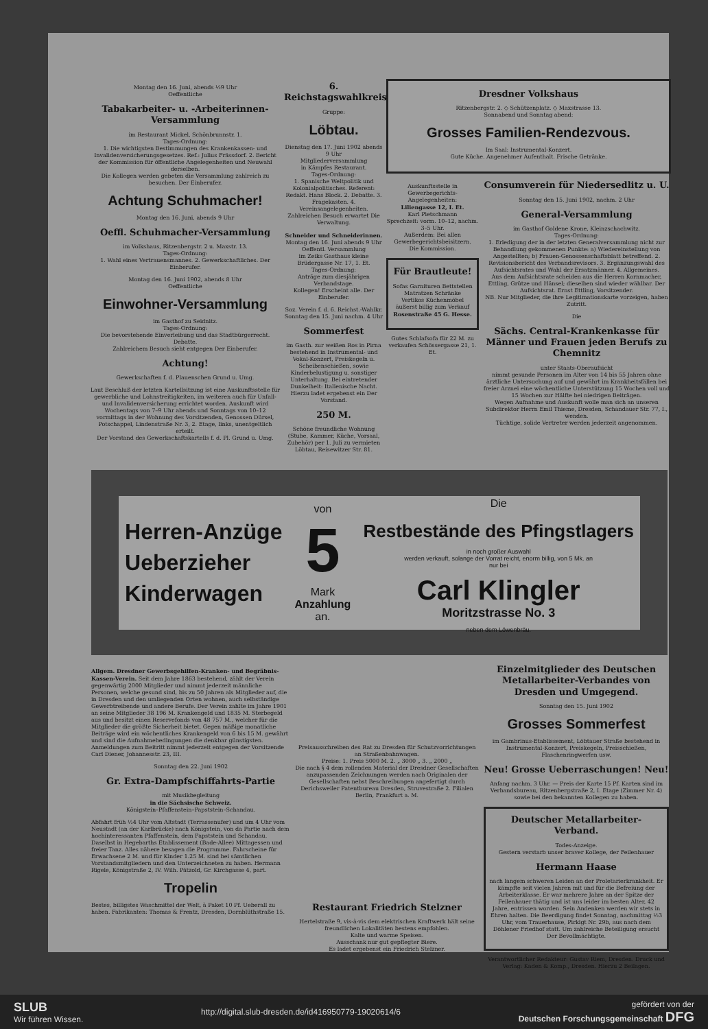Montag den 16. Juni, abends ½9 Uhr
Oeffentliche
Tabakarbeiter- u. -Arbeiterinnen-Versammlung
im Restaurant Mickel, Schönbrunnstr. 1.
Tages-Ordnung:
1. Die wichtigsten Bestimmungen des Krankenkassen- und Invalidenversicherungsgesetzes. Ref.: Julius Frässdorf. 2. Bericht der Kommission für öffentliche Angelegenheiten und Neuwahl derselben.
Die Kollegen werden gebeten die Versammlung zahlreich zu besuchen. Der Einberufer.
Achtung Schuhmacher!
Montag den 16. Juni, abends 9 Uhr
Oeffl. Schuhmacher-Versammlung
im Volkshaus, Ritzenbergstr. 2 u. Maxstr. 13.
Tages-Ordnung:
1. Wahl eines Vertrauensmannes. 2. Gewerkschaftliches. Der Einberufer.
Montag den 16. Juni 1902, abends 8 Uhr
Oeffentliche
Einwohner-Versammlung
im Gasthof zu Seidnitz.
Tages-Ordnung:
Die bevorstehende Einverleibung und das Stadtbürgerrecht.
Debatte.
Zahlreichem Besuch sieht entgegen Der Einberufer.
Achtung!
Gewerkschaften f. d. Plauenschen Grund u. Umg.
Laut Beschluß der letzten Kartellsitzung ist eine Auskunftsstelle für gewerbliche und Lohnstreitigkeiten, im weiteren auch für Unfall- und Invalidenversicherung errichtet worden. Auskunft wird Wochentags von 7–9 Uhr abends und Sonntags von 10–12 vormittags in der Wohnung des Vorsitzenden, Genossen Dürsel, Potschappel, Lindenstraße Nr. 3, 2. Etage, links, unentgeltlich erteilt.
Der Vorstand des Gewerkschaftskartells f. d. Pl. Grund u. Umg.
6. Reichstagswahlkreis.
Gruppe:
Löbtau.
Dienstag den 17. Juni 1902 abends 9 Uhr
Mitgliederversammlung
in Kämpfes Restaurant.
Tages-Ordnung:
1. Spanische Weltpolitik und Kolonialpolitisches. Referent: Redakt. Hans Block. 2. Debatte. 3. Fragekasten. 4. Vereinsangelegenheiten.
Zahlreichen Besuch erwartet Die Verwaltung.
Schneider und Schneiderinnen.
Montag den 16. Juni abends 9 Uhr
Oeffentl. Versammlung
im Zeiks Gasthaus kleine Brüdergasse Nr. 17, 1. Et.
Tages-Ordnung:
Anträge zum diesjährigen Verbandstage.
Kollegen! Erscheint alle. Der Einberufer.
Soz. Verein f. d. 6. Reichst.-Wahlkr.
Sonntag den 15. Juni nachm. 4 Uhr
Sommerfest
im Gasth. zur weißen Ros in Pirna bestehend in Instrumental- und Vokal-Konzert, Preiskegeln u. Scheibenschießen, sowie Kinderbelustigung u. sonstiger Unterhaltung. Bei eintretender Dunkelheit: Italienische Nacht. Hierzu ladet ergebenst ein Der Vorstand.
250 M.
Schöne freundliche Wohnung (Stube, Kammer, Küche, Vorsaal, Zubehör) per 1. Juli zu vermieten Löbtau, Reisewitzer Str. 81.
Dresdner Volkshaus
Ritzenbergstr. 2. ◇ Schützenplatz. ◇ Maxstrasse 13.
Sonnabend und Sonntag abend:
Grosses Familien-Rendezvous.
Im Saal: Instrumental-Konzert.
Gute Küche. Angenehmer Aufenthalt. Frische Getränke.
Auskunftsstelle in Gewerbegerichts-Angelegenheiten:
Liliengasse 12, I. Et.
Karl Pietschmann
Sprechzeit: vorm. 10–12, nachm. 3–5 Uhr.
Außerdem: Bei allen Gewerbegerichtsbeisitzern.
Die Kommission.
Für Brautleute!
Sofas Garnituren Bettstellen Matratzen Schränke Vertikos Küchenmöbel äußerst billig zum Verkauf
Rosenstraße 45 G. Hesse.
Gutes Schlafsofa für 22 M. zu verkaufen Schössergasse 21, 1. Et.
Consumverein für Niedersedlitz u. U.
Sonntag den 15. Juni 1902, nachm. 2 Uhr
General-Versammlung
im Gasthof Goldene Krone, Kleinzschachwitz.
Tages-Ordnung:
1. Erledigung der in der letzten Generalversammlung nicht zur Behandlung gekommenen Punkte: a) Wiedereinstellung von Angestellten; b) Frauen-Genossenschaftsblatt betreffend. 2. Revisionsbericht des Verbandsrevisors. 3. Ergänzungswahl des Aufsichtsrates und Wahl der Ersatzmänner. 4. Allgemeines.
Aus dem Aufsichtsrate scheiden aus die Herren Kornmacher, Ettling, Grütze und Hänsel; dieselben sind wieder wählbar. Der Aufsichtsrat. Ernst Ettling, Vorsitzender.
NB. Nur Mitglieder, die ihre Legitimationskarte vorzeigen, haben Zutritt.
Die
Sächs. Central-Krankenkasse für Männer und Frauen jeden Berufs zu Chemnitz
unter Staats-Oberaufsicht
nimmt gesunde Personen im Alter von 14 bis 55 Jahren ohne ärztliche Untersuchung auf und gewährt im Krankheitsfällen bei freier Arznei eine wöchentliche Unterstützung 15 Wochen voll und 15 Wochen zur Hälfte bei niedrigen Beiträgen.
Wegen Aufnahme und Auskunft wolle man sich an unseren Subdirektor Herrn Emil Thieme, Dresden, Schandauer Str. 77, I., wenden.
Tüchtige, solide Vertreter werden jederzeit angenommen.
Herren-Anzüge
Ueberzieher
Kinderwagen
von
5
Mark
Anzahlung
an.
Die
Restbestände des Pfingstlagers
in noch großer Auswahl
werden verkauft, solange der Vorrat reicht, enorm billig, von 5 Mk. an
nur bei
Carl Klingler
Moritzstrasse No. 3
neben dem Löwenbräu.
Allgem. Dresdner Gewerbsgehilfen-Kranken- und Begräbnis-Kassen-Verein. Seit dem Jahre 1863 bestehend, zählt der Verein gegenwärtig 2000 Mitglieder und nimmt jederzeit männliche Personen, welche gesund sind, bis zu 50 Jahren als Mitglieder auf, die in Dresden und den umliegenden Orten wohnen, auch selbständige Gewerbtreibende und andere Berufe. Der Verein zahlte im Jahre 1901 an seine Mitglieder 38 196 M. Krankengeld und 1835 M. Sterbegeld aus und besitzt einen Reservefonds von 48 757 M., welcher für die Mitglieder die größte Sicherheit bietet. Gegen mäßige monatliche Beiträge wird ein wöchentliches Krankengeld von 6 bis 15 M. gewährt und sind die Aufnahmebedingungen die denkbar günstigsten. Anmeldungen zum Beitritt nimmt jederzeit entgegen der Vorsitzende Carl Diener, Johannesstr. 23, III.
Sonntag den 22. Juni 1902
Gr. Extra-Dampfschiffahrts-Partie
mit Musikbegleitung
in die Sächsische Schweiz.
Königstein–Pfaffenstein–Papststein–Schandau.
Abfahrt früh ½4 Uhr vom Altstadt (Terrassenufer) und um 4 Uhr vom Neustadt (an der Karlbrücke) nach Königstein, von da Partie nach dem hochinteressanten Pfaffenstein, dem Papststein und Schandau. Daselbst in Hegebarths Etablissement (Bade-Allee) Mittagessen und freier Tanz. Alles nähere besagen die Programme. Fahrscheine für Erwachsene 2 M. und für Kinder 1.25 M. sind bei sämtlichen Vorstandsmitgliedern und den Unterzeichneten zu haben. Hermann Rigele, Königstraße 2, IV. Wilh. Pätzold, Gr. Kirchgasse 4, part.
Tropelin
Bestes, billigstes Waschmittel der Welt, à Paket 10 Pf. Ueberall zu haben. Fabrikanten: Thomas & Frentz, Dresden, Dornblüthstraße 15.
Preisausschreiben des Rat zu Dresden für Schutzvorrichtungen an Straßenbahnwagen.
Preise: 1. Preis 5000 M. 2. „ 3000 „ 3. „ 2000 „
Die nach § 4 dem rollenden Material der Dresdner Gesellschaften anzupassenden Zeichnungen werden nach Originalen der Gesellschaften nebst Beschreibungen angefertigt durch Derichsweiler Patentbureau Dresden, Struvestraße 2. Filialen Berlin, Frankfurt a. M.
Restaurant Friedrich Stelzner
Hertelstraße 9, vis-à-vis dem elektrischen Kraftwerk hält seine freundlichen Lokalitäten bestens empfohlen.
Kalte und warme Speisen.
Ausschank nur gut gepflegter Biere.
Es ladet ergebenst ein Friedrich Stelzner.
Einzelmitglieder des Deutschen Metallarbeiter-Verbandes von Dresden und Umgegend.
Sonntag den 15. Juni 1902
Grosses Sommerfest
im Gambrinus-Etablissement, Löbtauer Straße bestehend in Instrumental-Konzert, Preiskegeln, Preisschießen, Flaschenringwerfen usw.
Neu! Grosse Ueberraschungen! Neu!
Anfang nachm. 3 Uhr. — Preis der Karte 15 Pf. Karten sind im Verbandsbureau, Ritzenbergstraße 2, I. Etage (Zimmer Nr. 4) sowie bei den bekannten Kollegen zu haben.
Deutscher Metallarbeiter-Verband.
Todes-Anzeige.
Gestern verstarb unser braver Kollege, der Feilenhauer
Hermann Haase
nach langem schweren Leiden an der Proletarierkrankheit. Er kämpfte seit vielen Jahren mit und für die Befreiung der Arbeiterklasse. Er war mehrere Jahre an der Spitze der Feilenhauer thätig und ist uns leider im besten Alter, 42 Jahre, entrissen worden. Sein Andenken werden wir stets in Ehren halten. Die Beerdigung findet Sonntag, nachmittag ½3 Uhr, vom Trauerhause, Pirkigt Nr. 29b, aus nach dem Döhlener Friedhof statt. Um zahlreiche Beteiligung ersucht Der Bevollmächtigte.
Verantwortlicher Redakteur: Gustav Riem, Dresden. Druck und Verlag: Kaden & Komp., Dresden. Hierzu 2 Beilagen.
SLUB
Wir führen Wissen.
http://digital.slub-dresden.de/id416950779-19020614/6
gefördert von der
Deutschen Forschungsgemeinschaft DFG